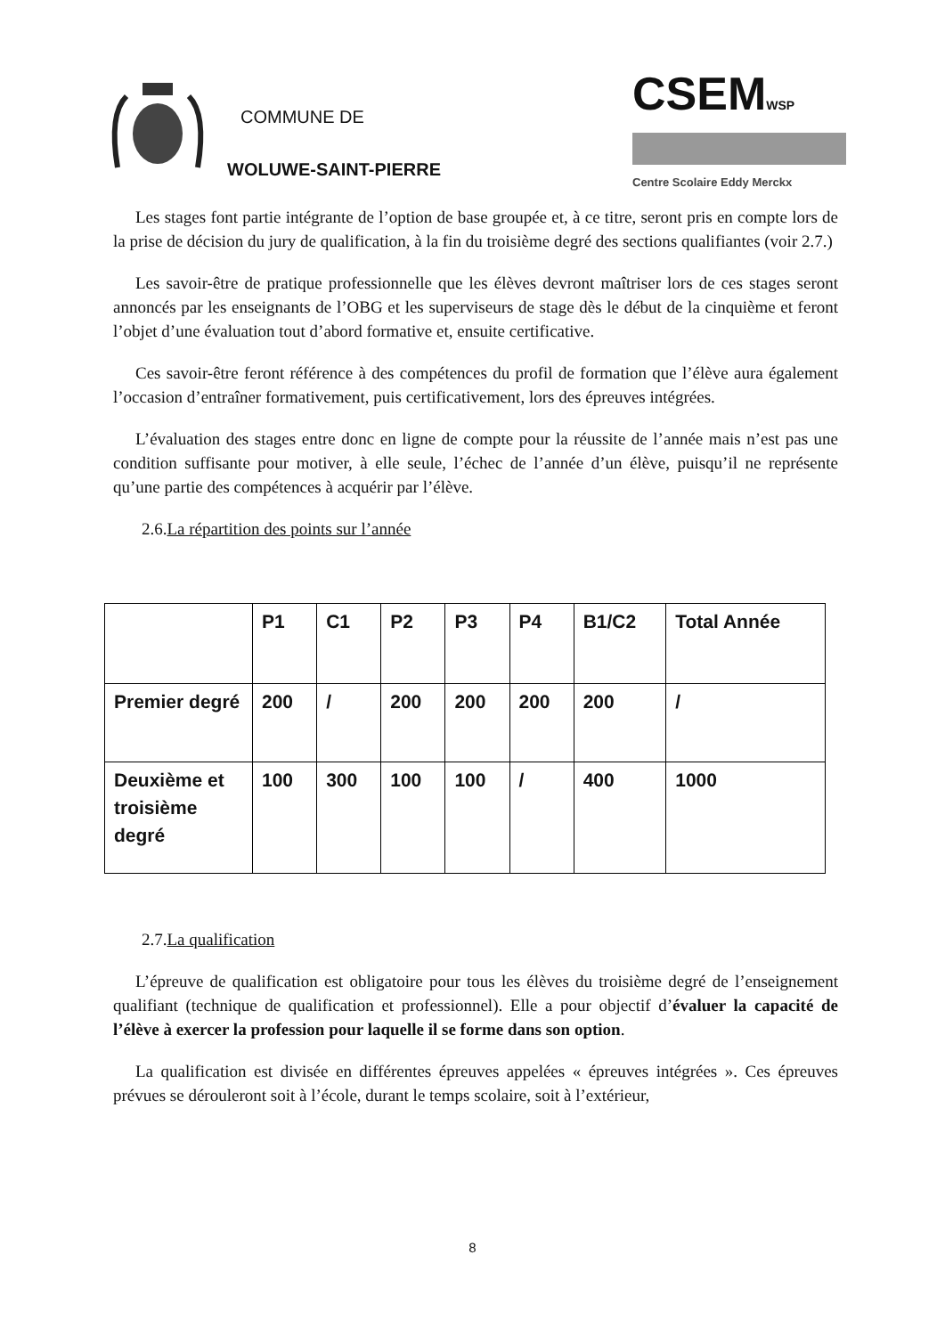COMMUNE DE
WOLUWE-SAINT-PIERRE
CSEMWSP
Centre Scolaire Eddy Merckx
Les stages font partie intégrante de l’option de base groupée et, à ce titre, seront pris en compte lors de la prise de décision du jury de qualification, à la fin du troisième degré des sections qualifiantes (voir 2.7.)
Les savoir-être de pratique professionnelle que les élèves devront maîtriser lors de ces stages seront annoncés par les enseignants de l’OBG et les superviseurs de stage dès le début de la cinquième et feront l’objet d’une évaluation tout d’abord formative et, ensuite certificative.
Ces savoir-être feront référence à des compétences du profil de formation que l’élève aura également l’occasion d’entraîner formativement, puis certificativement, lors des épreuves intégrées.
L’évaluation des stages entre donc en ligne de compte pour la réussite de l’année mais n’est pas une condition suffisante pour motiver, à elle seule, l’échec de l’année d’un élève, puisqu’il ne représente qu’une partie des compétences à acquérir par l’élève.
2.6.La répartition des points sur l’année
| | P1 | C1 | P2 | P3 | P4 | B1/C2 | Total Année |
| --- | --- | --- | --- | --- | --- | --- | --- |
| Premier degré | 200 | / | 200 | 200 | 200 | 200 | / |
| Deuxième et troisième degré | 100 | 300 | 100 | 100 | / | 400 | 1000 |
2.7.La qualification
L’épreuve de qualification est obligatoire pour tous les élèves du troisième degré de l’enseignement qualifiant (technique de qualification et professionnel). Elle a pour objectif d’évaluer la capacité de l’élève à exercer la profession pour laquelle il se forme dans son option.
La qualification est divisée en différentes épreuves appelées « épreuves intégrées ». Ces épreuves prévues se dérouleront soit à l’école, durant le temps scolaire, soit à l’extérieur,
8